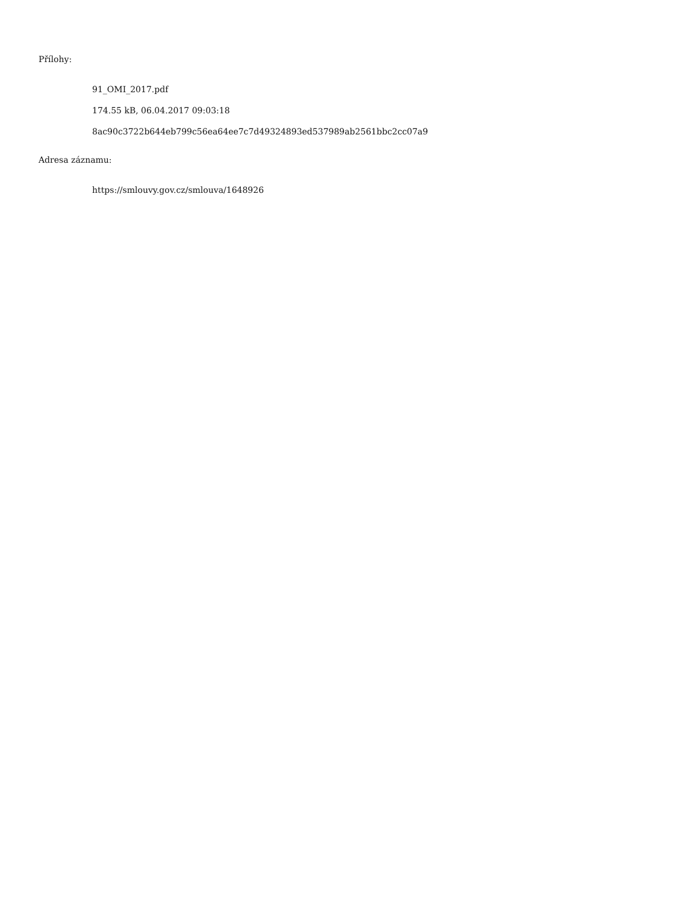Přílohy:
91_OMI_2017.pdf
174.55 kB, 06.04.2017 09:03:18
8ac90c3722b644eb799c56ea64ee7c7d49324893ed537989ab2561bbc2cc07a9
Adresa záznamu:
https://smlouvy.gov.cz/smlouva/1648926